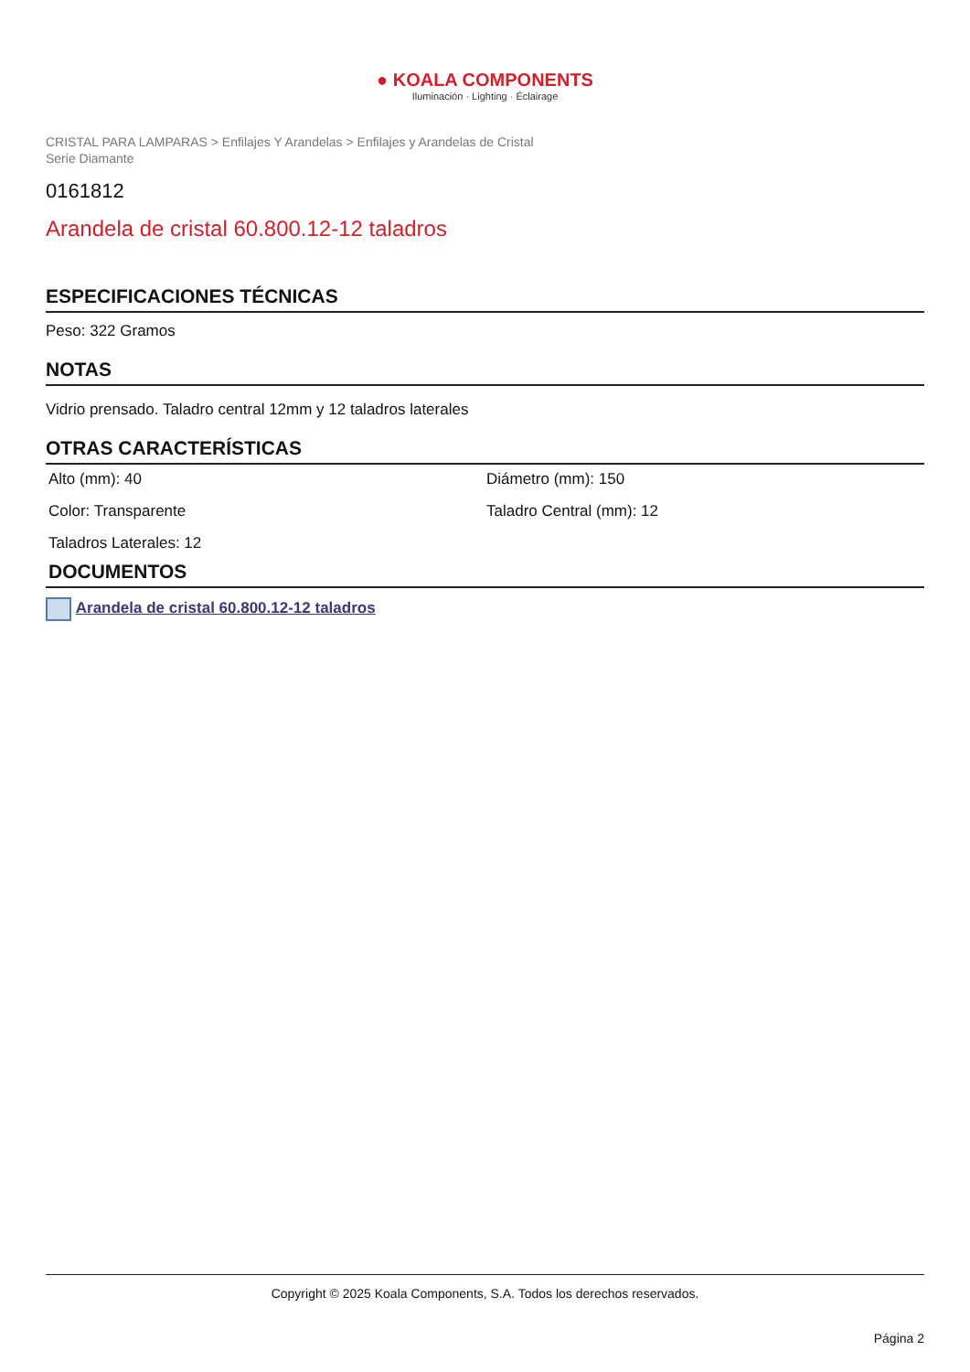● KOALA COMPONENTS
Iluminación · Lighting · Éclairage
CRISTAL PARA LAMPARAS > Enfilajes Y Arandelas > Enfilajes y Arandelas de Cristal
Serie Diamante
0161812
Arandela de cristal 60.800.12-12 taladros
ESPECIFICACIONES TÉCNICAS
Peso: 322 Gramos
NOTAS
Vidrio prensado. Taladro central 12mm y 12 taladros laterales
OTRAS CARACTERÍSTICAS
Alto (mm): 40
Diámetro (mm): 150
Color: Transparente
Taladro Central (mm): 12
Taladros Laterales: 12
DOCUMENTOS
Arandela de cristal 60.800.12-12 taladros
Copyright © 2025 Koala Components, S.A. Todos los derechos reservados.
Página 2